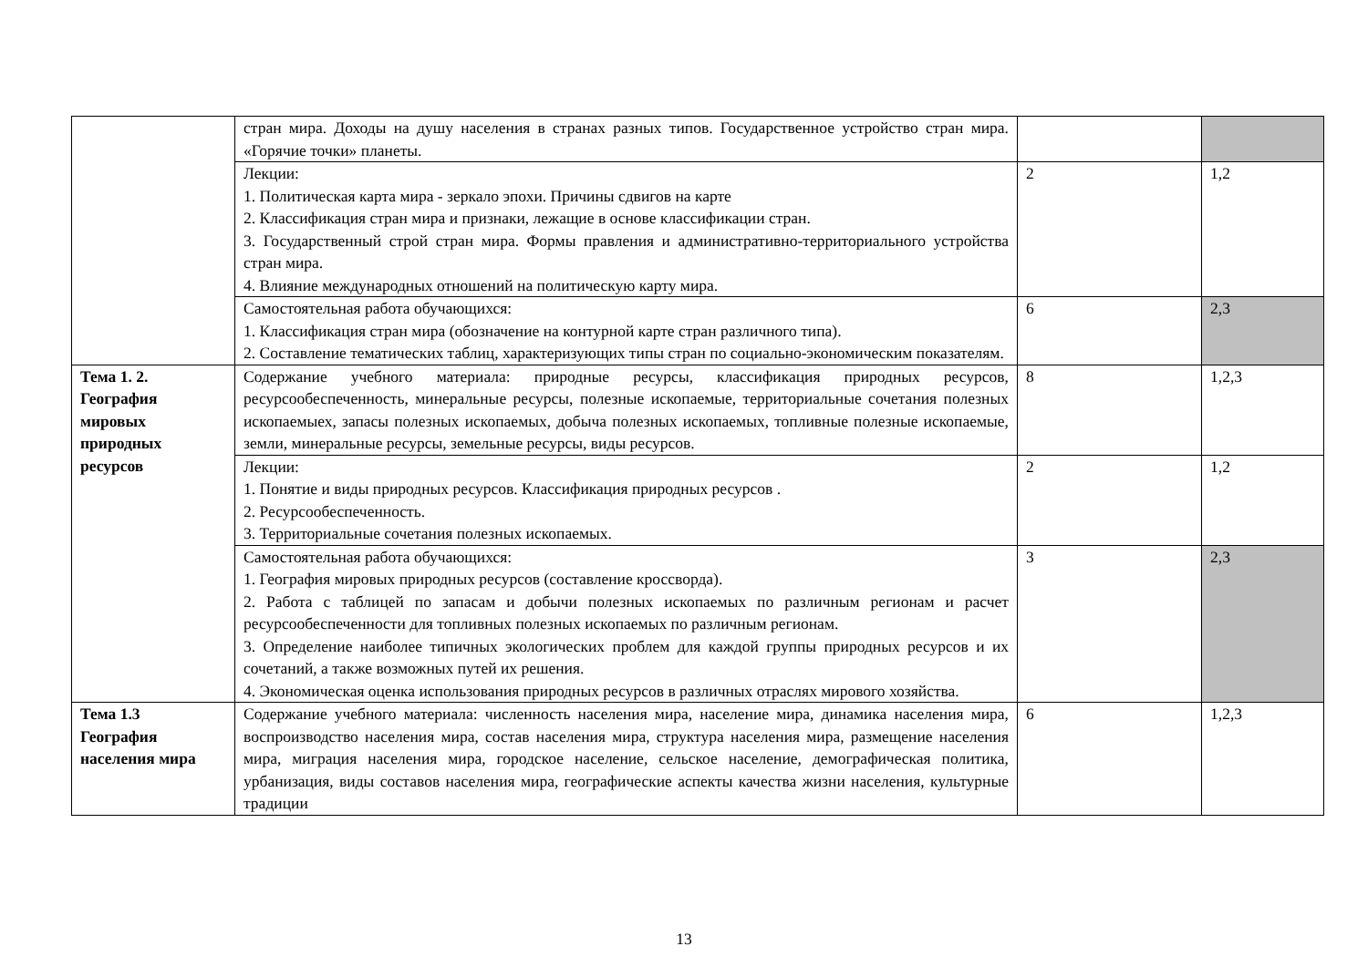| | стран мира. Доходы на душу населения в странах разных типов. Государственное устройство стран мира. «Горячие точки» планеты. | | |
| | Лекции: 1. Политическая карта мира - зеркало эпохи. Причины сдвигов на карте 2. Классификация стран мира и признаки, лежащие в основе классификации стран. 3. Государственный строй стран мира. Формы правления и административно-территориального устройства стран мира. 4. Влияние международных отношений на политическую карту мира. | 2 | 1,2 |
| | Самостоятельная работа обучающихся: 1. Классификация стран мира (обозначение на контурной карте стран различного типа). 2. Составление тематических таблиц, характеризующих типы стран по социально-экономическим показателям. | 6 | 2,3 |
| Тема 1. 2. География мировых природных ресурсов | Содержание учебного материала: природные ресурсы, классификация природных ресурсов, ресурсообеспеченность, минеральные ресурсы, полезные ископаемые, территориальные сочетания полезных ископаемыех, запасы полезных ископаемых, добыча полезных ископаемых, топливные полезные ископаемые, земли, минеральные ресурсы, земельные ресурсы, виды ресурсов. | 8 | 1,2,3 |
| | Лекции: 1. Понятие и виды природных ресурсов. Классификация природных ресурсов . 2. Ресурсообеспеченность. 3. Территориальные сочетания полезных ископаемых. | 2 | 1,2 |
| | Самостоятельная работа обучающихся: 1. География мировых природных ресурсов (составление кроссворда). 2. Работа с таблицей по запасам и добычи полезных ископаемых по различным регионам и расчет ресурсообеспеченности для топливных полезных ископаемых по различным регионам. 3. Определение наиболее типичных экологических проблем для каждой группы природных ресурсов и их сочетаний, а также возможных путей их решения. 4. Экономическая оценка использования природных ресурсов в различных отраслях мирового хозяйства. | 3 | 2,3 |
| Тема 1.3 География населения мира | Содержание учебного материала: численность населения мира, население мира, динамика населения мира, воспроизводство населения мира, состав населения мира, структура населения мира, размещение населения мира, миграция населения мира, городское население, сельское население, демографическая политика, урбанизация, виды составов населения мира, географические аспекты качества жизни населения, культурные традиции | 6 | 1,2,3 |
13